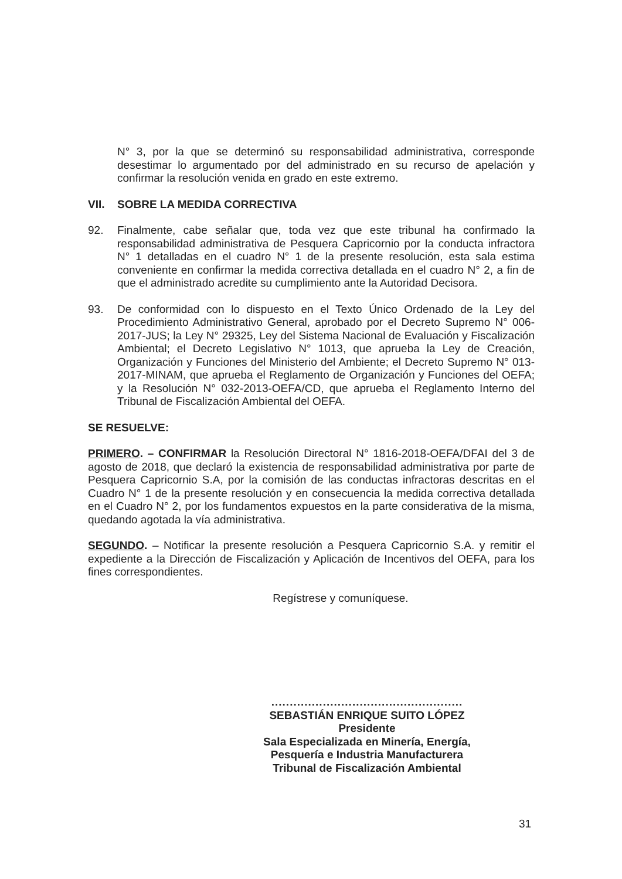N° 3, por la que se determinó su responsabilidad administrativa, corresponde desestimar lo argumentado por del administrado en su recurso de apelación y confirmar la resolución venida en grado en este extremo.
VII. SOBRE LA MEDIDA CORRECTIVA
92. Finalmente, cabe señalar que, toda vez que este tribunal ha confirmado la responsabilidad administrativa de Pesquera Capricornio por la conducta infractora N° 1 detalladas en el cuadro N° 1 de la presente resolución, esta sala estima conveniente en confirmar la medida correctiva detallada en el cuadro N° 2, a fin de que el administrado acredite su cumplimiento ante la Autoridad Decisora.
93. De conformidad con lo dispuesto en el Texto Único Ordenado de la Ley del Procedimiento Administrativo General, aprobado por el Decreto Supremo N° 006-2017-JUS; la Ley N° 29325, Ley del Sistema Nacional de Evaluación y Fiscalización Ambiental; el Decreto Legislativo N° 1013, que aprueba la Ley de Creación, Organización y Funciones del Ministerio del Ambiente; el Decreto Supremo N° 013-2017-MINAM, que aprueba el Reglamento de Organización y Funciones del OEFA; y la Resolución N° 032-2013-OEFA/CD, que aprueba el Reglamento Interno del Tribunal de Fiscalización Ambiental del OEFA.
SE RESUELVE:
PRIMERO. – CONFIRMAR la Resolución Directoral N° 1816-2018-OEFA/DFAI del 3 de agosto de 2018, que declaró la existencia de responsabilidad administrativa por parte de Pesquera Capricornio S.A, por la comisión de las conductas infractoras descritas en el Cuadro N° 1 de la presente resolución y en consecuencia la medida correctiva detallada en el Cuadro N° 2, por los fundamentos expuestos en la parte considerativa de la misma, quedando agotada la vía administrativa.
SEGUNDO. – Notificar la presente resolución a Pesquera Capricornio S.A. y remitir el expediente a la Dirección de Fiscalización y Aplicación de Incentivos del OEFA, para los fines correspondientes.
Regístrese y comuníquese.
....................................................
SEBASTIÁN ENRIQUE SUITO LÓPEZ
Presidente
Sala Especializada en Minería, Energía,
Pesquería e Industria Manufacturera
Tribunal de Fiscalización Ambiental
31